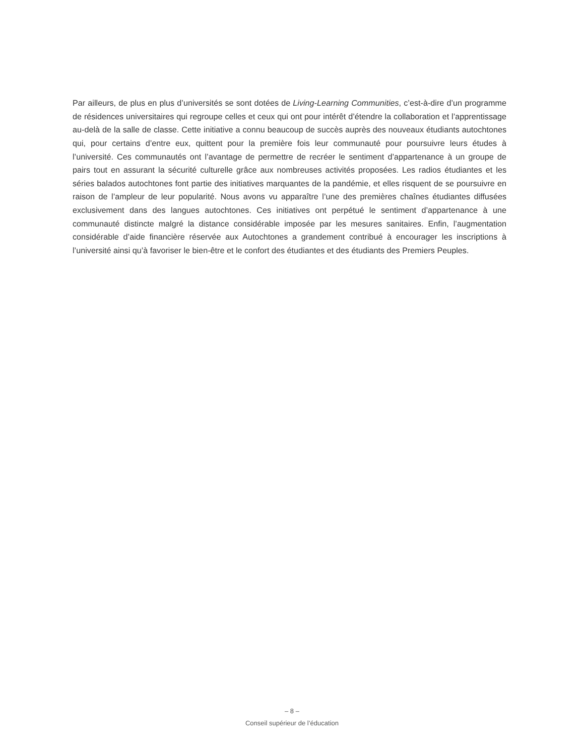Par ailleurs, de plus en plus d’universités se sont dotées de Living-Learning Communities, c’est-à-dire d’un programme de résidences universitaires qui regroupe celles et ceux qui ont pour intérêt d’étendre la collaboration et l’apprentissage au-delà de la salle de classe. Cette initiative a connu beaucoup de succès auprès des nouveaux étudiants autochtones qui, pour certains d’entre eux, quittent pour la première fois leur communauté pour poursuivre leurs études à l’université. Ces communautés ont l’avantage de permettre de recréer le sentiment d’appartenance à un groupe de pairs tout en assurant la sécurité culturelle grâce aux nombreuses activités proposées. Les radios étudiantes et les séries balados autochtones font partie des initiatives marquantes de la pandémie, et elles risquent de se poursuivre en raison de l’ampleur de leur popularité. Nous avons vu apparaître l’une des premières chaînes étudiantes diffusées exclusivement dans des langues autochtones. Ces initiatives ont perpétué le sentiment d’appartenance à une communauté distincte malgré la distance considérable imposée par les mesures sanitaires. Enfin, l’augmentation considérable d’aide financière réservée aux Autochtones a grandement contribué à encourager les inscriptions à l’université ainsi qu’à favoriser le bien-être et le confort des étudiantes et des étudiants des Premiers Peuples.
– 8 –
Conseil supérieur de l’éducation